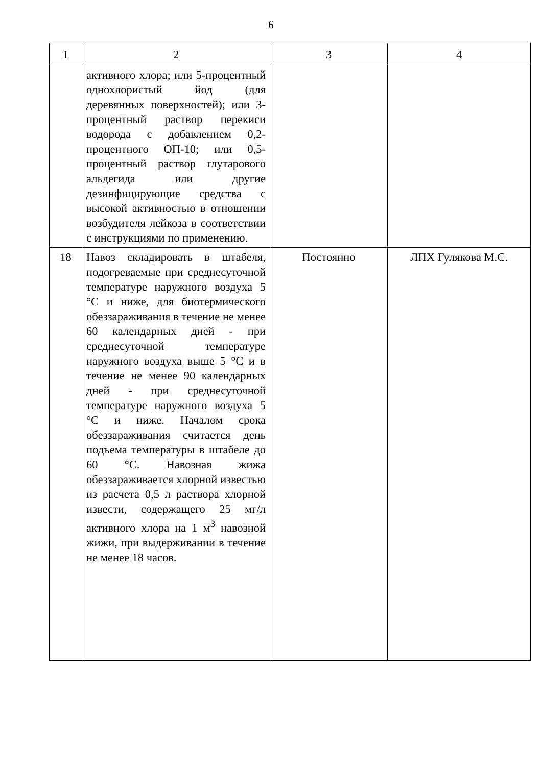6
| 1 | 2 | 3 | 4 |
| | активного хлора; или 5-процентный однохлористый йод (для деревянных поверхностей); или 3-процентный раствор перекиси водорода с добавлением 0,2-процентного ОП-10; или 0,5-процентный раствор глутарового альдегида или другие дезинфицирующие средства с высокой активностью в отношении возбудителя лейкоза в соответствии с инструкциями по применению. | | |
| 18 | Навоз складировать в штабеля, подогреваемые при среднесуточной температуре наружного воздуха 5 °С и ниже, для биотермического обеззараживания в течение не менее 60 календарных дней - при среднесуточной температуре наружного воздуха выше 5 °С и в течение не менее 90 календарных дней - при среднесуточной температуре наружного воздуха 5 °С и ниже. Началом срока обеззараживания считается день подъема температуры в штабеле до 60 °С. Навозная жижа обеззараживается хлорной известью из расчета 0,5 л раствора хлорной извести, содержащего 25 мг/л активного хлора на 1 м<sup>3</sup> навозной жижи, при выдерживании в течение не менее 18 часов. | Постоянно | ЛПХ Гулякова М.С. |